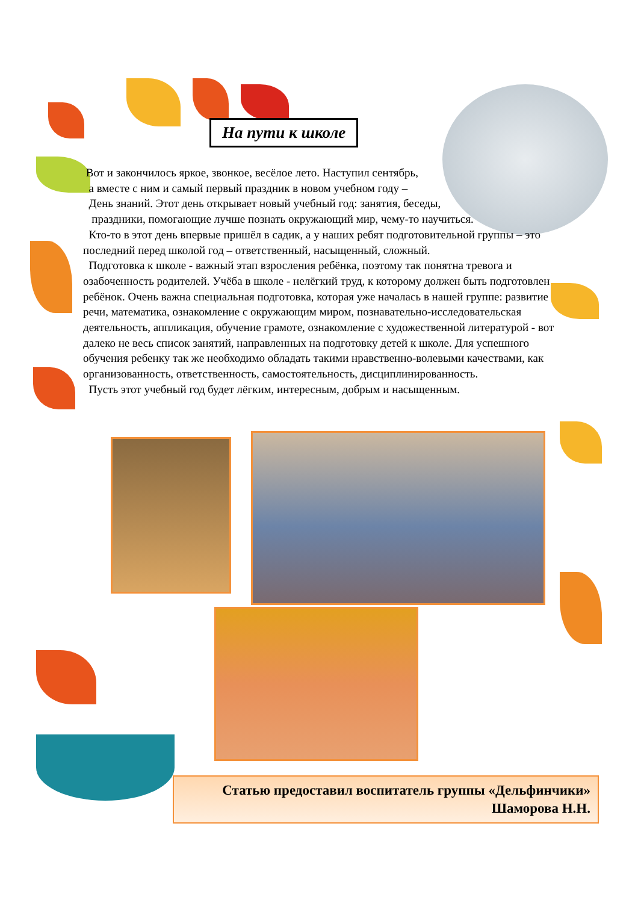На пути к школе
Вот и закончилось яркое, звонкое, весёлое лето. Наступил сентябрь,
а вместе с ним и самый первый праздник в новом учебном году –
День знаний. Этот день открывает новый учебный год: занятия, беседы,
праздники, помогающие лучше познать окружающий мир, чему-то научиться.
Кто-то в этот день впервые пришёл в садик, а у наших ребят подготовительной группы – это последний перед школой год – ответственный, насыщенный, сложный.
Подготовка к школе - важный этап взросления ребёнка, поэтому так понятна тревога и озабоченность родителей. Учёба в школе - нелёгкий труд, к которому должен быть подготовлен ребёнок. Очень важна специальная подготовка, которая уже началась в нашей группе: развитие речи, математика, ознакомление с окружающим миром, познавательно-исследовательская деятельность, аппликация, обучение грамоте, ознакомление с художественной литературой - вот далеко не весь список занятий, направленных на подготовку детей к школе. Для успешного обучения ребенку так же необходимо обладать такими нравственно-волевыми качествами, как организованность, ответственность, самостоятельность, дисциплинированность.
Пусть этот учебный год будет лёгким, интересным, добрым и насыщенным.
Статью предоставил воспитатель группы «Дельфинчики»
Шаморова Н.Н.